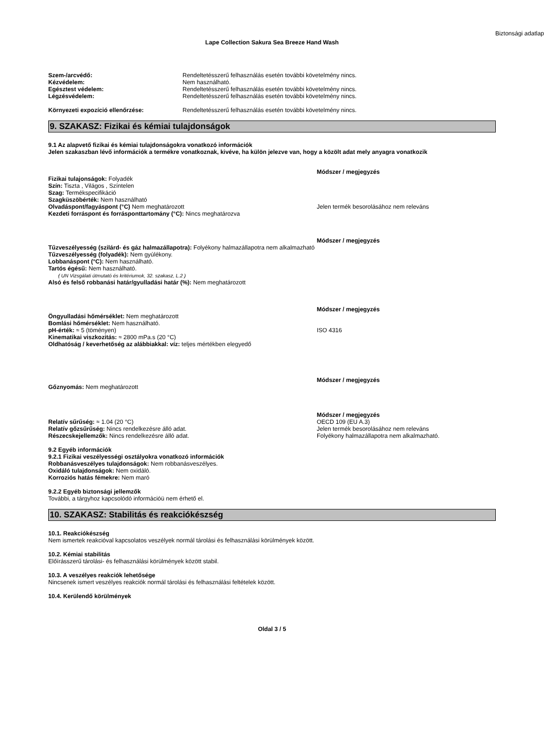Biztonsági adatlap
Lape Collection Sakura Sea Breeze Hand Wash
Szem-/arcvédő: Rendeltetésszerű felhasználás esetén további követelmény nincs.
Kézvédelem: Nem használható.
Egésztest védelem: Rendeltetésszerű felhasználás esetén további követelmény nincs.
Légzésvédelem: Rendeltetésszerű felhasználás esetén további követelmény nincs.
Környezeti expozíció ellenőrzése: Rendeltetésszerű felhasználás esetén további követelmény nincs.
9. SZAKASZ: Fizikai és kémiai tulajdonságok
9.1 Az alapvető fizikai és kémiai tulajdonságokra vonatkozó információk
Jelen szakaszban lévő információk a termékre vonatkoznak, kivéve, ha külön jelezve van, hogy a közölt adat mely anyagra vonatkozik
Módszer / megjegyzés
Fizikai tulajonságok: Folyadék
Szín: Tiszta , Világos , Színtelen
Szag: Termékspecifikáció
Szagküszöbérték: Nem használható
Olvadáspont/fagyáspont (°C) Nem meghatározott
Kezdeti forráspont és forrásponttartomány (°C): Nincs meghatározva
Jelen termék besorolásához nem releváns
Módszer / megjegyzés
Tűzveszélyesség (szilárd- és gáz halmazállapotra): Folyékony halmazállapotra nem alkalmazható
Tűzveszélyesség (folyadék): Nem gyúlékony.
Lobbanáspont (°C): Nem használható.
Tartós égésű: Nem használható.
( UN Vizsgálati útmutató és kritériumok, 32. szakasz, L.2 )
Alsó és felső robbanási határ/gyulladási határ (%): Nem meghatározott
Módszer / megjegyzés
Öngyulladási hőmérséklet: Nem meghatározott
Bomlási hőmérséklet: Nem használható.
pH-érték: ≈ 5 (töményen)
Kinematikai viszkozitás: ≈ 2800 mPa.s (20 °C)
Oldhatóság / keverhetőség az alábbiakkal: víz: teljes mértékben elegyedő
ISO 4316
Módszer / megjegyzés
Gőznyomás: Nem meghatározott
Módszer / megjegyzés
Relatív sűrűség: ≈ 1.04 (20 °C)
Relatív gőzsűrűség: Nincs rendelkezésre álló adat.
Részecskejellemzők: Nincs rendelkezésre álló adat.
OECD 109 (EU A.3)
Jelen termék besorolásához nem releváns
Folyékony halmazállapotra nem alkalmazható.
9.2 Egyéb információk
9.2.1 Fizikai veszélyességi osztályokra vonatkozó információk
Robbanásveszélyes tulajdonságok: Nem robbanásveszélyes.
Oxidáló tulajdonságok: Nem oxidáló.
Korroziós hatás fémekre: Nem maró
9.2.2 Egyéb biztonsági jellemzők
További, a tárgyhoz kapcsolódó információü nem érhető el.
10. SZAKASZ: Stabilitás és reakciókészség
10.1. Reakciókészség
Nem ismertek reakcióval kapcsolatos veszélyek normál tárolási és felhasználási körülmények között.
10.2. Kémiai stabilitás
Előírásszerű tárolási- és felhasználási körülmények között stabil.
10.3. A veszélyes reakciók lehetősége
Nincsenek ismert veszélyes reakciók normál tárolási és felhasználási feltételek között.
10.4. Kerülendő körülmények
Oldal 3 / 5